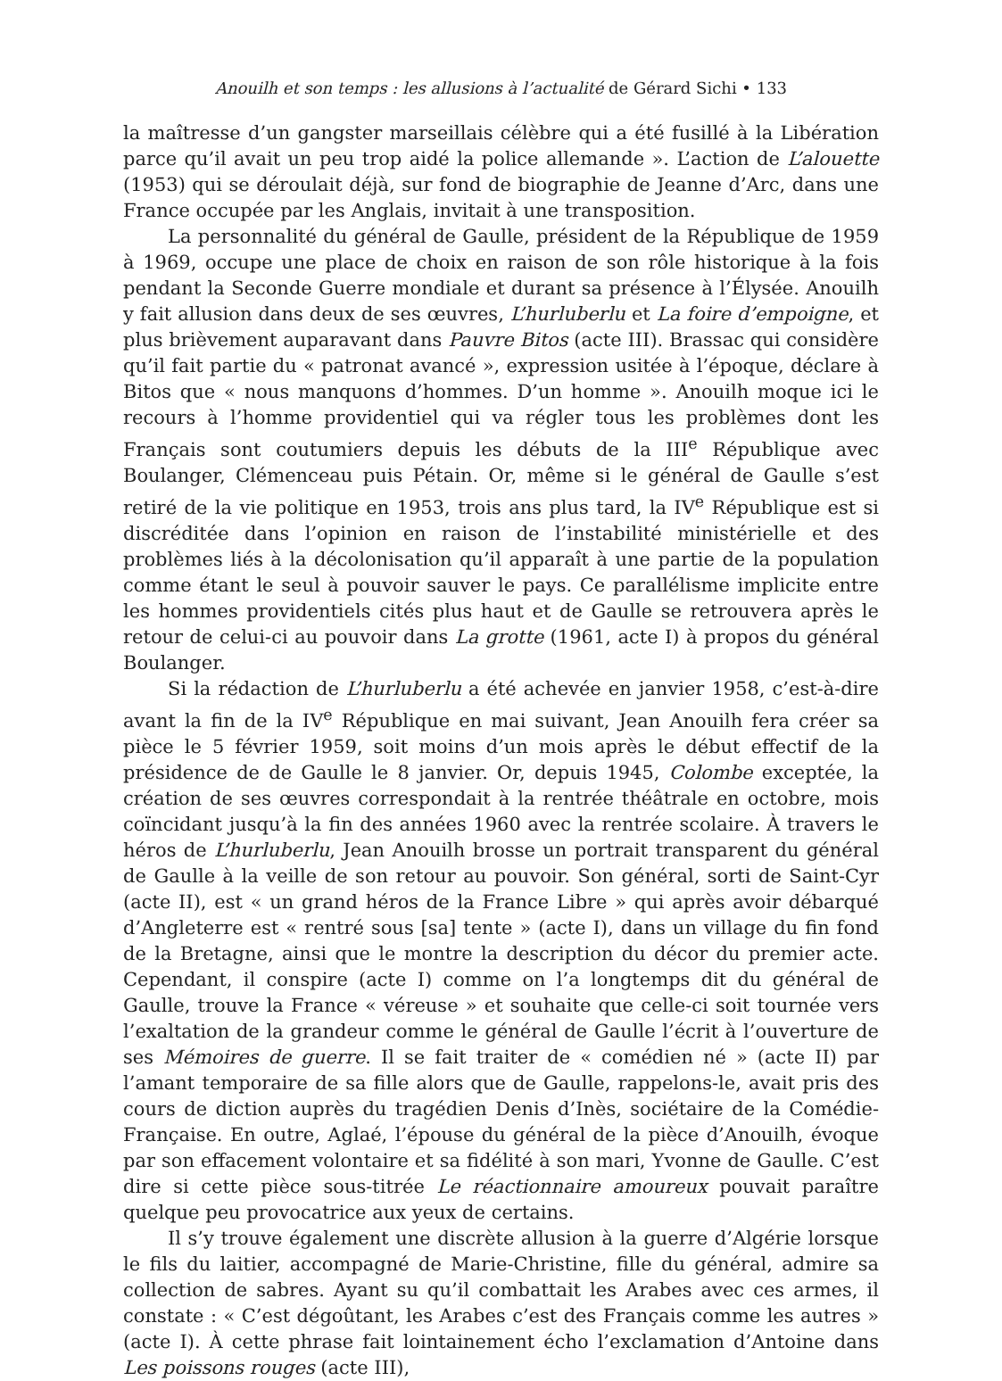Anouilh et son temps : les allusions à l’actualité de Gérard Sichi • 133
la maîtresse d’un gangster marseillais célèbre qui a été fusillé à la Libération parce qu’il avait un peu trop aidé la police allemande ». L’action de L’alouette (1953) qui se déroulait déjà, sur fond de biographie de Jeanne d’Arc, dans une France occupée par les Anglais, invitait à une transposition.
La personnalité du général de Gaulle, président de la République de 1959 à 1969, occupe une place de choix en raison de son rôle historique à la fois pendant la Seconde Guerre mondiale et durant sa présence à l’Élysée. Anouilh y fait allusion dans deux de ses œuvres, L’hurluberlu et La foire d’empoigne, et plus brièvement auparavant dans Pauvre Bitos (acte III). Brassac qui considère qu’il fait partie du « patronat avancé », expression usitée à l’époque, déclare à Bitos que « nous manquons d’hommes. D’un homme ». Anouilh moque ici le recours à l’homme providentiel qui va régler tous les problèmes dont les Français sont coutumiers depuis les débuts de la III<sup>e</sup> République avec Boulanger, Clémenceau puis Pétain. Or, même si le général de Gaulle s’est retiré de la vie politique en 1953, trois ans plus tard, la IV<sup>e</sup> République est si discréditée dans l’opinion en raison de l’instabilité ministérielle et des problèmes liés à la décolonisation qu’il apparaît à une partie de la population comme étant le seul à pouvoir sauver le pays. Ce parallélisme implicite entre les hommes providentiels cités plus haut et de Gaulle se retrouvera après le retour de celui-ci au pouvoir dans La grotte (1961, acte I) à propos du général Boulanger.
Si la rédaction de L’hurluberlu a été achevée en janvier 1958, c’est-à-dire avant la fin de la IV<sup>e</sup> République en mai suivant, Jean Anouilh fera créer sa pièce le 5 février 1959, soit moins d’un mois après le début effectif de la présidence de de Gaulle le 8 janvier. Or, depuis 1945, Colombe exceptée, la création de ses œuvres correspondait à la rentrée théâtrale en octobre, mois coïncidant jusqu’à la fin des années 1960 avec la rentrée scolaire. À travers le héros de L’hurluberlu, Jean Anouilh brosse un portrait transparent du général de Gaulle à la veille de son retour au pouvoir. Son général, sorti de Saint-Cyr (acte II), est « un grand héros de la France Libre » qui après avoir débarqué d’Angleterre est « rentré sous [sa] tente » (acte I), dans un village du fin fond de la Bretagne, ainsi que le montre la description du décor du premier acte. Cependant, il conspire (acte I) comme on l’a longtemps dit du général de Gaulle, trouve la France « véreuse » et souhaite que celle-ci soit tournée vers l’exaltation de la grandeur comme le général de Gaulle l’écrit à l’ouverture de ses Mémoires de guerre. Il se fait traiter de « comédien né » (acte II) par l’amant temporaire de sa fille alors que de Gaulle, rappelons-le, avait pris des cours de diction auprès du tragédien Denis d’Inès, sociétaire de la Comédie-Française. En outre, Aglaé, l’épouse du général de la pièce d’Anouilh, évoque par son effacement volontaire et sa fidélité à son mari, Yvonne de Gaulle. C’est dire si cette pièce sous-titrée Le réactionnaire amoureux pouvait paraître quelque peu provocatrice aux yeux de certains.
Il s’y trouve également une discrète allusion à la guerre d’Algérie lorsque le fils du laitier, accompagné de Marie-Christine, fille du général, admire sa collection de sabres. Ayant su qu’il combattait les Arabes avec ces armes, il constate : « C’est dégoûtant, les Arabes c’est des Français comme les autres » (acte I). À cette phrase fait lointainement écho l’exclamation d’Antoine dans Les poissons rouges (acte III),